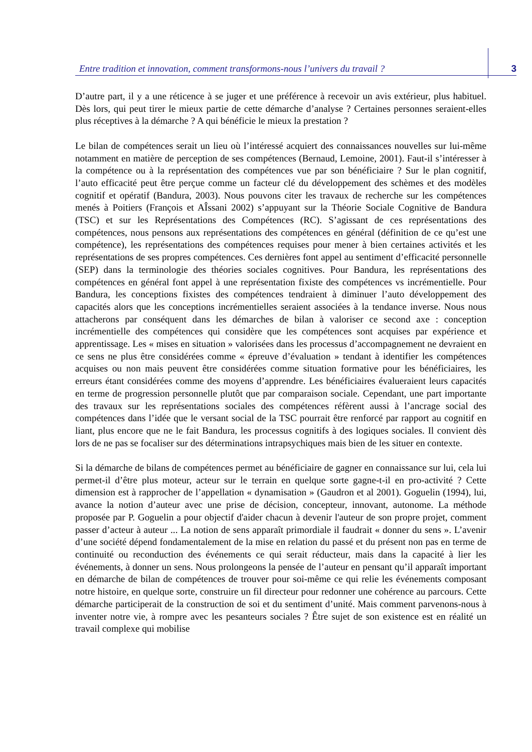Entre tradition et innovation, comment transformons-nous l’univers du travail ? 3
D’autre part, il y a une réticence à se juger et une préférence à recevoir un avis extérieur, plus habituel. Dès lors, qui peut tirer le mieux partie de cette démarche d’analyse ? Certaines personnes seraient-elles plus réceptives à la démarche ? A qui bénéficie le mieux la prestation ?
Le bilan de compétences serait un lieu où l’intéressé acquiert des connaissances nouvelles sur lui-même notamment en matière de perception de ses compétences (Bernaud, Lemoine, 2001). Faut-il s’intéresser à la compétence ou à la représentation des compétences vue par son bénéficiaire ? Sur le plan cognitif, l’auto efficacité peut être perçue comme un facteur clé du développement des schèmes et des modèles cognitif et opératif (Bandura, 2003). Nous pouvons citer les travaux de recherche sur les compétences menés à Poitiers (François et AÎssani 2002) s’appuyant sur la Théorie Sociale Cognitive de Bandura (TSC) et sur les Représentations des Compétences (RC). S’agissant de ces représentations des compétences, nous pensons aux représentations des compétences en général (définition de ce qu’est une compétence), les représentations des compétences requises pour mener à bien certaines activités et les représentations de ses propres compétences. Ces dernières font appel au sentiment d’efficacité personnelle (SEP) dans la terminologie des théories sociales cognitives. Pour Bandura, les représentations des compétences en général font appel à une représentation fixiste des compétences vs incrémentielle. Pour Bandura, les conceptions fixistes des compétences tendraient à diminuer l’auto développement des capacités alors que les conceptions incrémentielles seraient associées à la tendance inverse. Nous nous attacherons par conséquent dans les démarches de bilan à valoriser ce second axe : conception incrémentielle des compétences qui considère que les compétences sont acquises par expérience et apprentissage. Les « mises en situation » valorisées dans les processus d’accompagnement ne devraient en ce sens ne plus être considérées comme « épreuve d’évaluation » tendant à identifier les compétences acquises ou non mais peuvent être considérées comme situation formative pour les bénéficiaires, les erreurs étant considérées comme des moyens d’apprendre. Les bénéficiaires évalueraient leurs capacités en terme de progression personnelle plutôt que par comparaison sociale. Cependant, une part importante des travaux sur les représentations sociales des compétences réfèrent aussi à l’ancrage social des compétences dans l’idée que le versant social de la TSC pourrait être renforcé par rapport au cognitif en liant, plus encore que ne le fait Bandura, les processus cognitifs à des logiques sociales. Il convient dès lors de ne pas se focaliser sur des déterminations intrapsychiques mais bien de les situer en contexte.
Si la démarche de bilans de compétences permet au bénéficiaire de gagner en connaissance sur lui, cela lui permet-il d’être plus moteur, acteur sur le terrain en quelque sorte gagne-t-il en pro-activité ? Cette dimension est à rapprocher de l’appellation « dynamisation » (Gaudron et al 2001). Goguelin (1994), lui, avance la notion d’auteur avec une prise de décision, concepteur, innovant, autonome. La méthode proposée par P. Goguelin a pour objectif d'aider chacun à devenir l'auteur de son propre projet, comment passer d’acteur à auteur ... La notion de sens apparaît primordiale il faudrait « donner du sens ». L’avenir d’une société dépend fondamentalement de la mise en relation du passé et du présent non pas en terme de continuité ou reconduction des événements ce qui serait réducteur, mais dans la capacité à lier les événements, à donner un sens. Nous prolongeons la pensée de l’auteur en pensant qu’il apparaît important en démarche de bilan de compétences de trouver pour soi-même ce qui relie les événements composant notre histoire, en quelque sorte, construire un fil directeur pour redonner une cohérence au parcours. Cette démarche participerait de la construction de soi et du sentiment d’unité. Mais comment parvenons-nous à inventer notre vie, à rompre avec les pesanteurs sociales ? Être sujet de son existence est en réalité un travail complexe qui mobilise